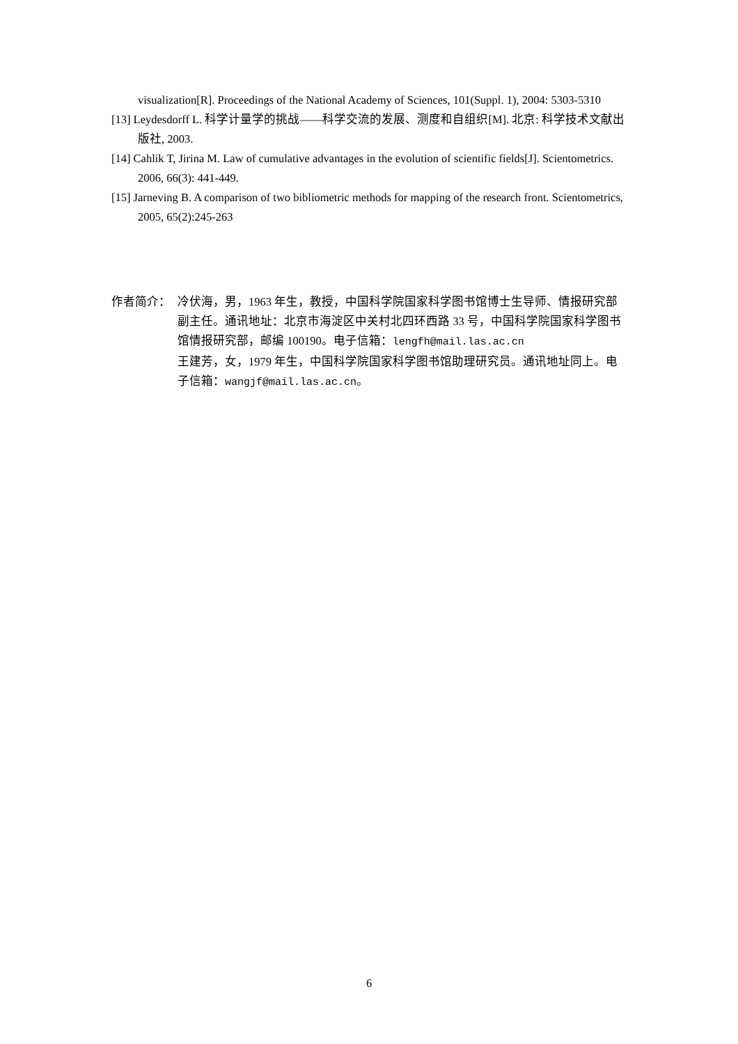visualization[R]. Proceedings of the National Academy of Sciences, 101(Suppl. 1), 2004: 5303-5310
[13] Leydesdorff L. 科学计量学的挑战——科学交流的发展、测度和自组织[M]. 北京: 科学技术文献出版社, 2003.
[14] Cahlik T, Jirina M. Law of cumulative advantages in the evolution of scientific fields[J]. Scientometrics. 2006, 66(3): 441-449.
[15] Jarneving B. A comparison of two bibliometric methods for mapping of the research front. Scientometrics, 2005, 65(2):245-263
作者简介： 冷伏海，男，1963 年生，教授，中国科学院国家科学图书馆博士生导师、情报研究部副主任。通讯地址：北京市海淀区中关村北四环西路 33 号，中国科学院国家科学图书馆情报研究部，邮编 100190。电子信箱：lengfh@mail.las.ac.cn
王建芳，女，1979 年生，中国科学院国家科学图书馆助理研究员。通讯地址同上。电子信箱：wangjf@mail.las.ac.cn。
6